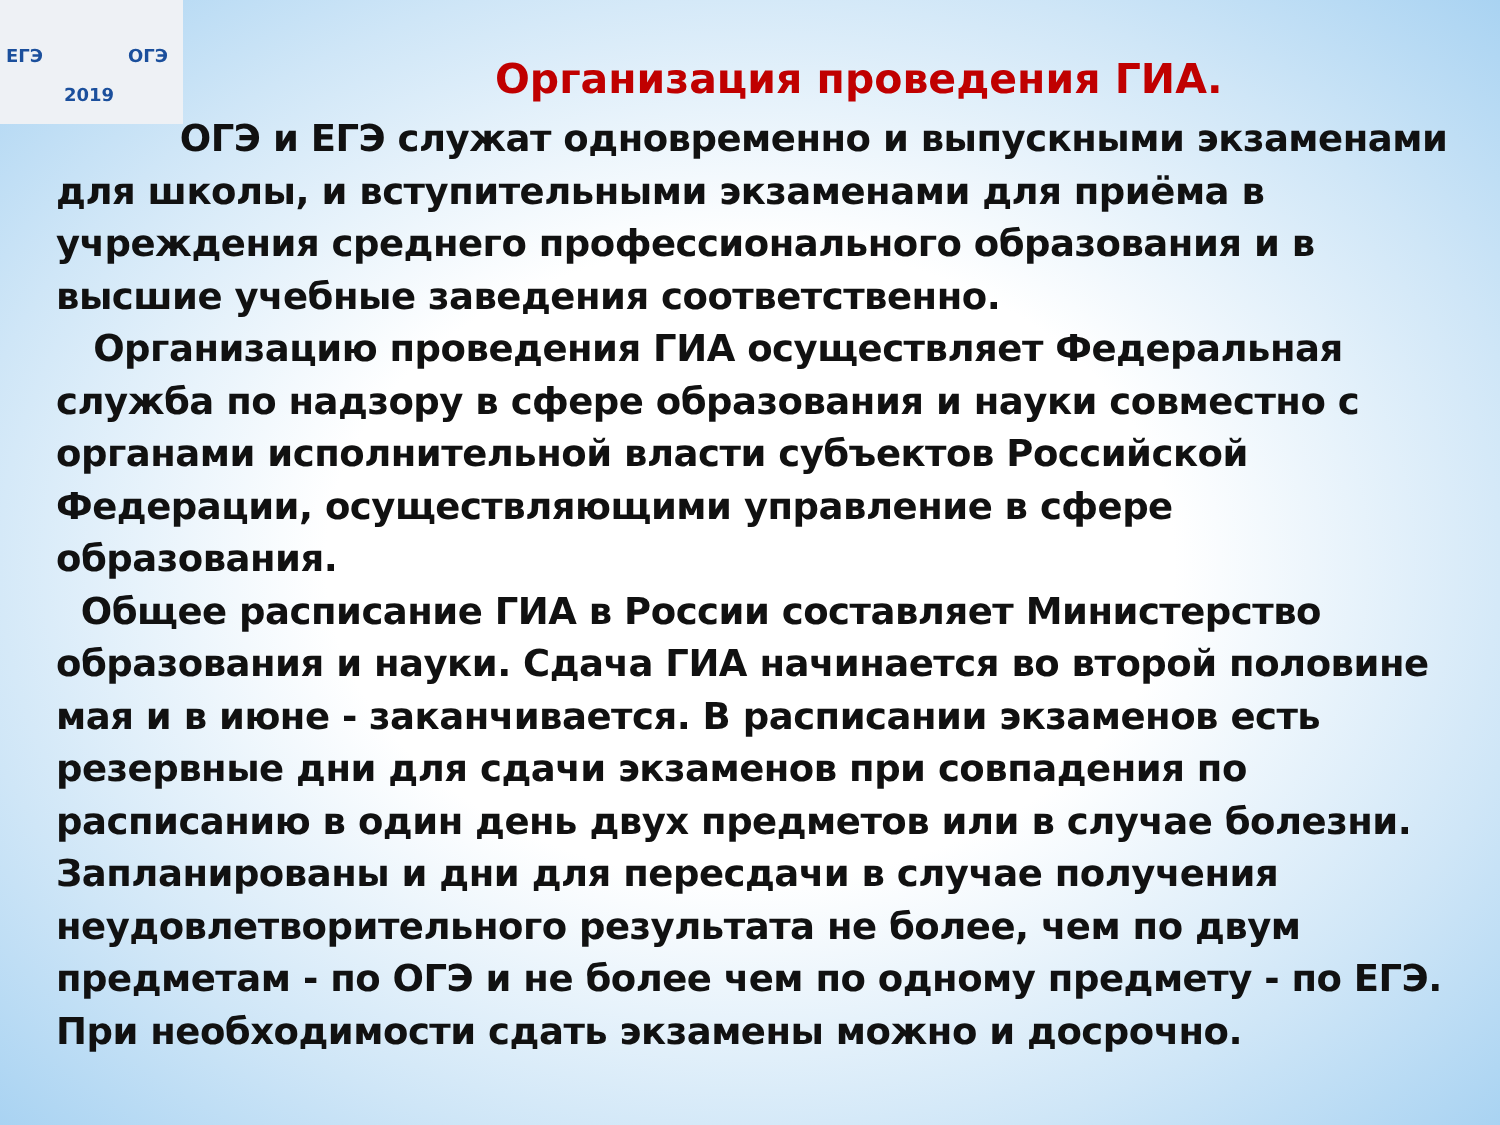ЕГЭ ОГЭ
2019
Организация проведения ГИА.
ОГЭ и ЕГЭ служат одновременно и выпускными экзаменами для школы, и вступительными экзаменами для приёма в учреждения среднего профессионального образования и в высшие учебные заведения соответственно.
Организацию проведения ГИА осуществляет Федеральная служба по надзору в сфере образования и науки совместно с органами исполнительной власти субъектов Российской Федерации, осуществляющими управление в сфере образования.
Общее расписание ГИА в России составляет Министерство образования и науки. Сдача ГИА начинается во второй половине мая и в июне - заканчивается. В расписании экзаменов есть резервные дни для сдачи экзаменов при совпадения по расписанию в один день двух предметов или в случае болезни. Запланированы и дни для пересдачи в случае получения неудовлетворительного результата не более, чем по двум предметам - по ОГЭ и не более чем по одному предмету - по ЕГЭ. При необходимости сдать экзамены можно и досрочно.